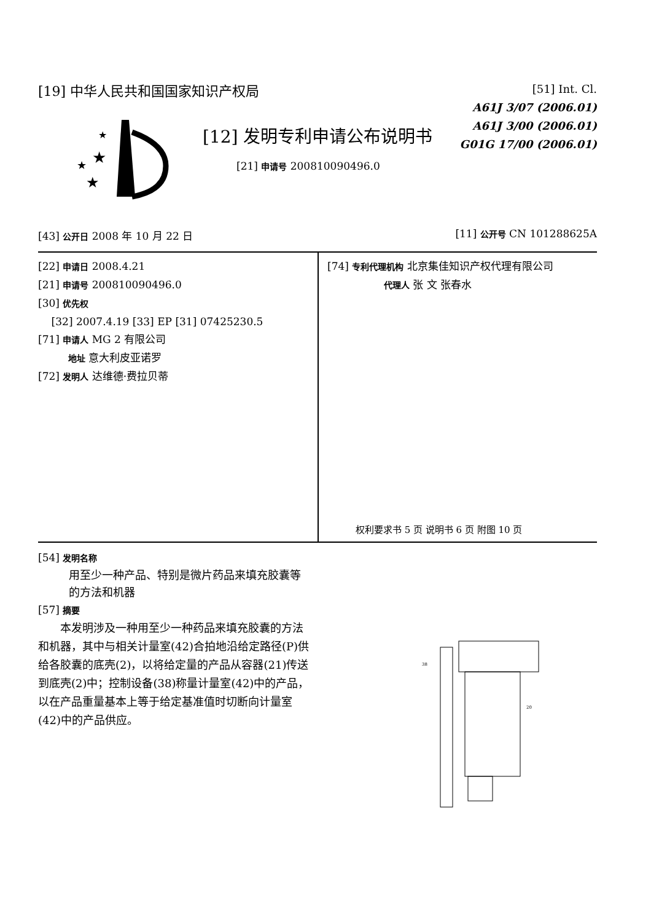★
★
★
★
[19] 中华人民共和国国家知识产权局
[51] Int. Cl.
A61J 3/07 (2006.01)
A61J 3/00 (2006.01)
G01G 17/00 (2006.01)
[12] 发明专利申请公布说明书
[21] 申请号 200810090496.0
[43] 公开日 2008 年 10 月 22 日 [11] 公开号 CN 101288625A
[22] 申请日 2008.4.21
[21] 申请号 200810090496.0
[30] 优先权
[32] 2007.4.19 [33] EP [31] 07425230.5
[71] 申请人 MG 2 有限公司
地址 意大利皮亚诺罗
[72] 发明人 达维德·费拉贝蒂
[74] 专利代理机构 北京集佳知识产权代理有限公司
代理人 张 文 张春水
权利要求书 5 页 说明书 6 页 附图 10 页
[54] 发明名称
用至少一种产品、特别是微片药品来填充胶囊等的方法和机器
[57] 摘要
本发明涉及一种用至少一种药品来填充胶囊的方法和机器，其中与相关计量室(42)合拍地沿给定路径(P)供给各胶囊的底壳(2)，以将给定量的产品从容器(21)传送到底壳(2)中；控制设备(38)称量计量室(42)中的产品，以在产品重量基本上等于给定基准值时切断向计量室(42)中的产品供应。
38
20